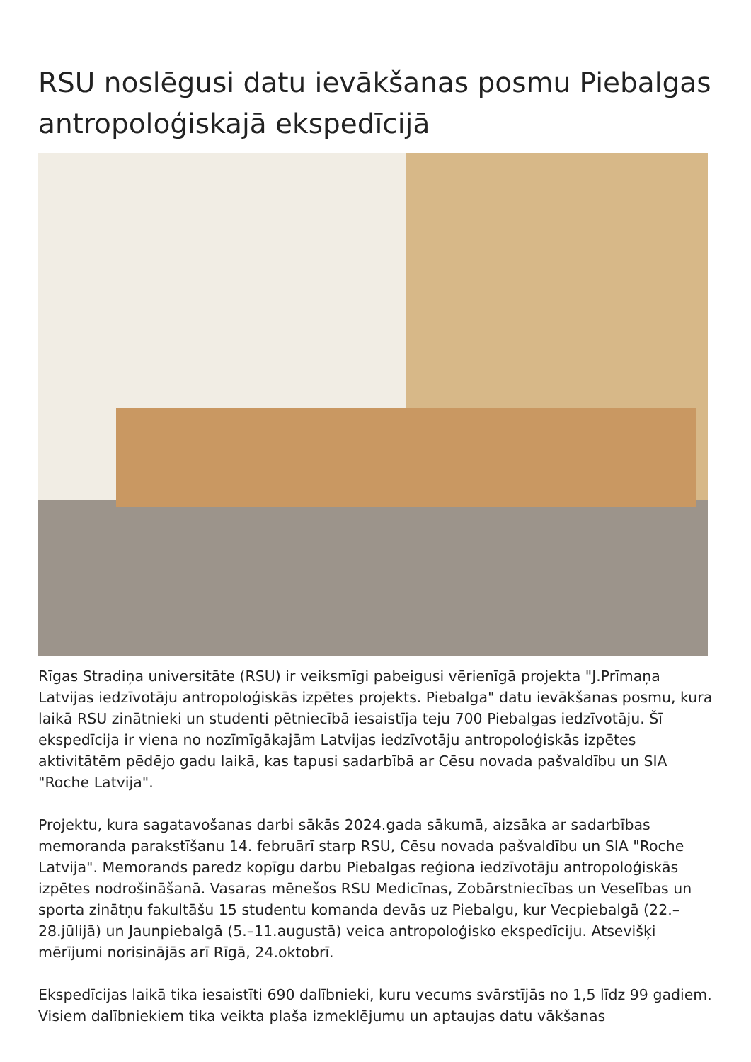RSU noslēgusi datu ievākšanas posmu Piebalgas antropoloģiskajā ekspedīcijā
Rīgas Stradiņa universitāte (RSU) ir veiksmīgi pabeigusi vērienīgā projekta "J.Prīmaņa Latvijas iedzīvotāju antropoloģiskās izpētes projekts. Piebalga" datu ievākšanas posmu, kura laikā RSU zinātnieki un studenti pētniecībā iesaistīja teju 700 Piebalgas iedzīvotāju. Šī ekspedīcija ir viena no nozīmīgākajām Latvijas iedzīvotāju antropoloģiskās izpētes aktivitātēm pēdējo gadu laikā, kas tapusi sadarbībā ar Cēsu novada pašvaldību un SIA "Roche Latvija".
Projektu, kura sagatavošanas darbi sākās 2024.gada sākumā, aizsāka ar sadarbības memoranda parakstīšanu 14. februārī starp RSU, Cēsu novada pašvaldību un SIA "Roche Latvija". Memorands paredz kopīgu darbu Piebalgas reģiona iedzīvotāju antropoloģiskās izpētes nodrošināšanā. Vasaras mēnešos RSU Medicīnas, Zobārstniecības un Veselības un sporta zinātņu fakultāšu 15 studentu komanda devās uz Piebalgu, kur Vecpiebalgā (22.–28.jūlijā) un Jaunpiebalgā (5.–11.augustā) veica antropoloģisko ekspedīciju. Atsevišķi mērījumi norisinājās arī Rīgā, 24.oktobrī.
Ekspedīcijas laikā tika iesaistīti 690 dalībnieki, kuru vecums svārstījās no 1,5 līdz 99 gadiem. Visiem dalībniekiem tika veikta plaša izmeklējumu un aptaujas datu vākšanas